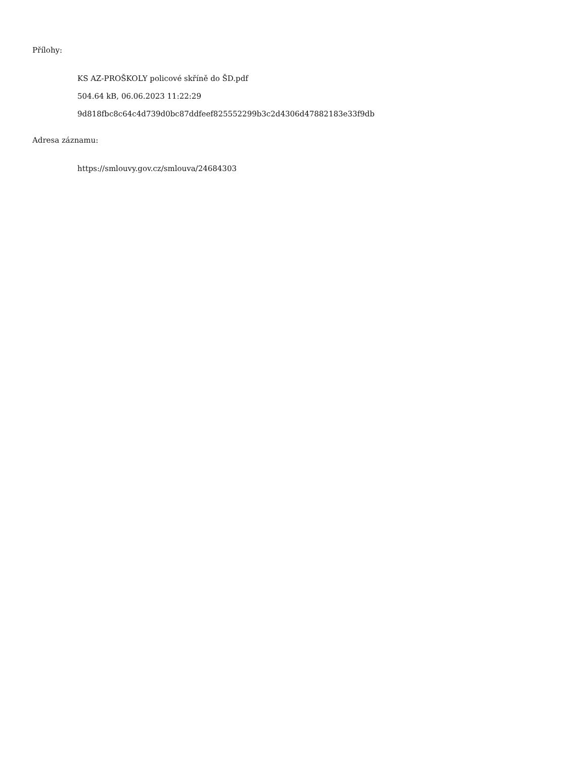Přílohy:
KS AZ-PROŠKOLY policové skříně do ŠD.pdf
504.64 kB, 06.06.2023 11:22:29
9d818fbc8c64c4d739d0bc87ddfeef825552299b3c2d4306d47882183e33f9db
Adresa záznamu:
https://smlouvy.gov.cz/smlouva/24684303